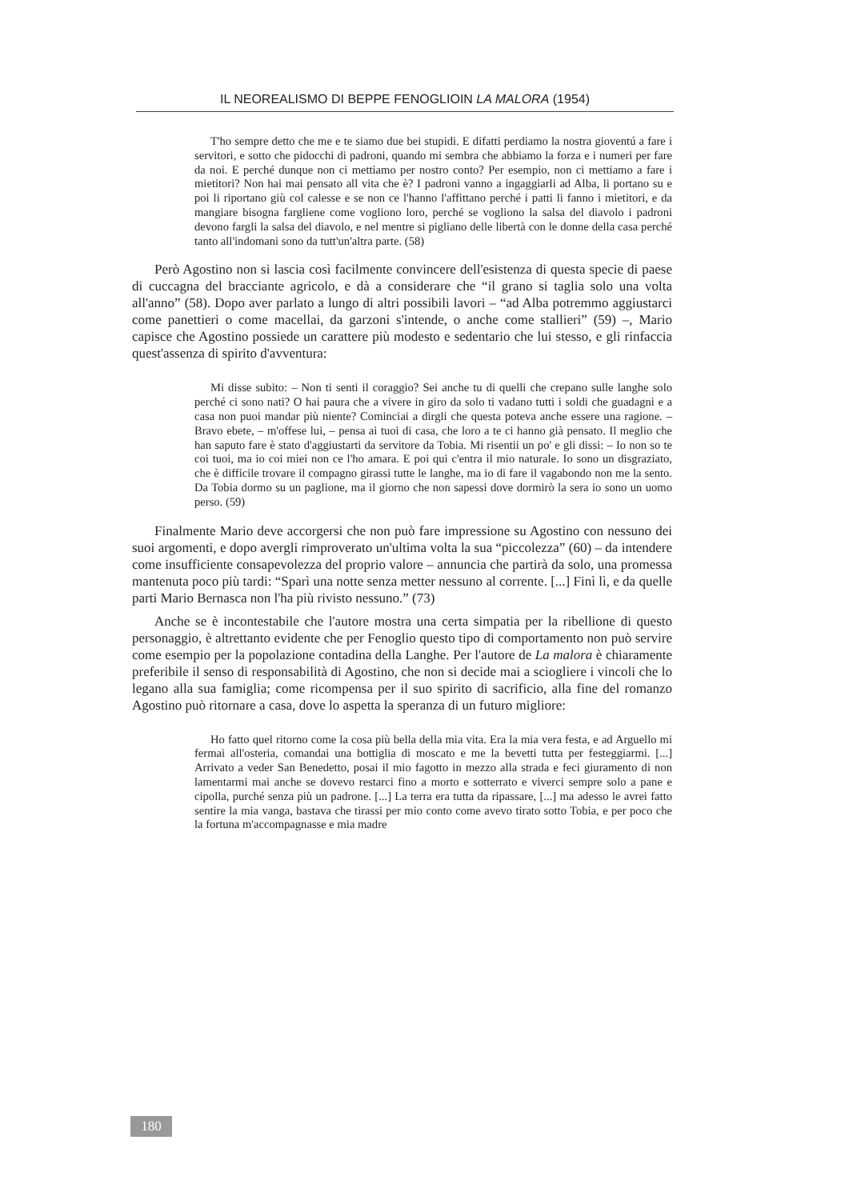IL NEOREALISMO DI BEPPE FENOGLIOIN LA MALORA (1954)
T'ho sempre detto che me e te siamo due bei stupidi. E difatti perdiamo la nostra gioventú a fare i servitori, e sotto che pidocchi di padroni, quando mi sembra che abbiamo la forza e i numeri per fare da noi. E perché dunque non ci mettiamo per nostro conto? Per esempio, non ci mettiamo a fare i mietitori? Non hai mai pensato all vita che è? I padroni vanno a ingaggiarli ad Alba, li portano su e poi li riportano giù col calesse e se non ce l'hanno l'affittano perché i patti li fanno i mietitori, e da mangiare bisogna fargliene come vogliono loro, perché se vogliono la salsa del diavolo i padroni devono fargli la salsa del diavolo, e nel mentre si pigliano delle libertà con le donne della casa perché tanto all'indomani sono da tutt'un'altra parte. (58)
Però Agostino non si lascia così facilmente convincere dell'esistenza di questa specie di paese di cuccagna del bracciante agricolo, e dà a considerare che “il grano si taglia solo una volta all'anno” (58). Dopo aver parlato a lungo di altri possibili lavori – “ad Alba potremmo aggiustarci come panettieri o come macellai, da garzoni s'intende, o anche come stallieri” (59) –, Mario capisce che Agostino possiede un carattere più modesto e sedentario che lui stesso, e gli rinfaccia quest'assenza di spirito d'avventura:
Mi disse subito: – Non ti senti il coraggio? Sei anche tu di quelli che crepano sulle langhe solo perché ci sono nati? O hai paura che a vivere in giro da solo ti vadano tutti i soldi che guadagni e a casa non puoi mandar più niente? Cominciai a dirgli che questa poteva anche essere una ragione. – Bravo ebete, – m'offese lui, – pensa ai tuoi di casa, che loro a te ci hanno già pensato. Il meglio che han saputo fare è stato d'aggiustarti da servitore da Tobia. Mi risentii un po' e gli dissi: – Io non so te coi tuoi, ma io coi miei non ce l'ho amara. E poi qui c'entra il mio naturale. Io sono un disgraziato, che è difficile trovare il compagno girassi tutte le langhe, ma io di fare il vagabondo non me la sento. Da Tobia dormo su un paglione, ma il giorno che non sapessi dove dormirò la sera io sono un uomo perso. (59)
Finalmente Mario deve accorgersi che non può fare impressione su Agostino con nessuno dei suoi argomenti, e dopo avergli rimproverato un'ultima volta la sua “piccolezza” (60) – da intendere come insufficiente consapevolezza del proprio valore – annuncia che partirà da solo, una promessa mantenuta poco più tardi: “Sparì una notte senza metter nessuno al corrente. [...] Finì lì, e da quelle parti Mario Bernasca non l'ha più rivisto nessuno.” (73)
Anche se è incontestabile che l'autore mostra una certa simpatia per la ribellione di questo personaggio, è altrettanto evidente che per Fenoglio questo tipo di comportamento non può servire come esempio per la popolazione contadina della Langhe. Per l'autore de La malora è chiaramente preferibile il senso di responsabilità di Agostino, che non si decide mai a sciogliere i vincoli che lo legano alla sua famiglia; come ricompensa per il suo spirito di sacrificio, alla fine del romanzo Agostino può ritornare a casa, dove lo aspetta la speranza di un futuro migliore:
Ho fatto quel ritorno come la cosa più bella della mia vita. Era la mia vera festa, e ad Arguello mi fermai all'osteria, comandai una bottiglia di moscato e me la bevetti tutta per festeggiarmi. [...] Arrivato a veder San Benedetto, posai il mio fagotto in mezzo alla strada e feci giuramento di non lamentarmi mai anche se dovevo restarci fino a morto e sotterrato e viverci sempre solo a pane e cipolla, purché senza più un padrone. [...] La terra era tutta da ripassare, [...] ma adesso le avrei fatto sentire la mia vanga, bastava che tirassi per mio conto come avevo tirato sotto Tobia, e per poco che la fortuna m'accompagnasse e mia madre
180